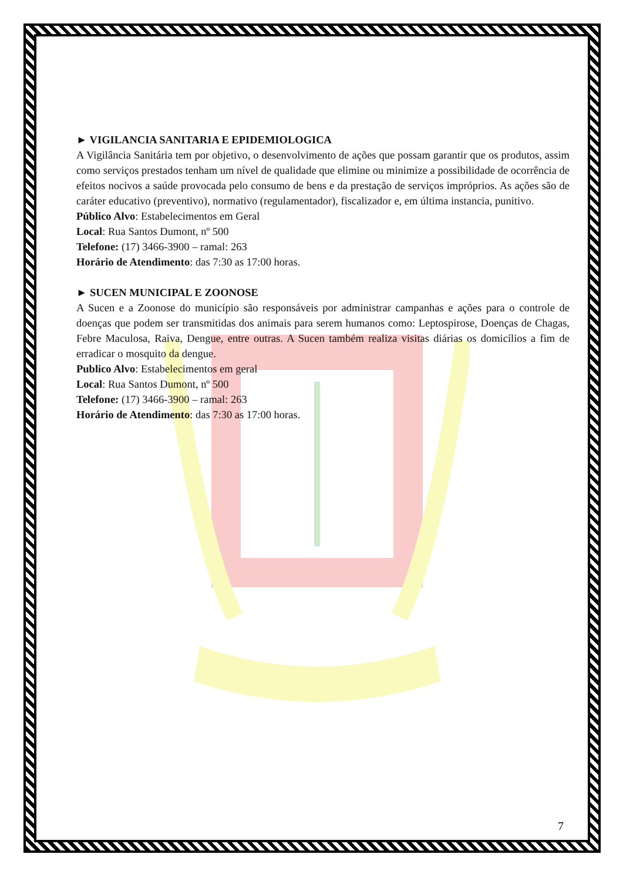► VIGILANCIA SANITARIA E EPIDEMIOLOGICA
A Vigilância Sanitária tem por objetivo, o desenvolvimento de ações que possam garantir que os produtos, assim como serviços prestados tenham um nível de qualidade que elimine ou minimize a possibilidade de ocorrência de efeitos nocivos a saúde provocada pelo consumo de bens e da prestação de serviços impróprios. As ações são de caráter educativo (preventivo), normativo (regulamentador), fiscalizador e, em última instancia, punitivo.
Público Alvo: Estabelecimentos em Geral
Local: Rua Santos Dumont, nº 500
Telefone: (17) 3466-3900 – ramal: 263
Horário de Atendimento: das 7:30 as 17:00 horas.
► SUCEN MUNICIPAL E ZOONOSE
A Sucen e a Zoonose do município são responsáveis por administrar campanhas e ações para o controle de doenças que podem ser transmitidas dos animais para serem humanos como: Leptospirose, Doenças de Chagas, Febre Maculosa, Raiva, Dengue, entre outras. A Sucen também realiza visitas diárias os domicílios a fim de erradicar o mosquito da dengue.
Publico Alvo: Estabelecimentos em geral
Local: Rua Santos Dumont, nº 500
Telefone: (17) 3466-3900 – ramal: 263
Horário de Atendimento: das 7:30 as 17:00 horas.
7